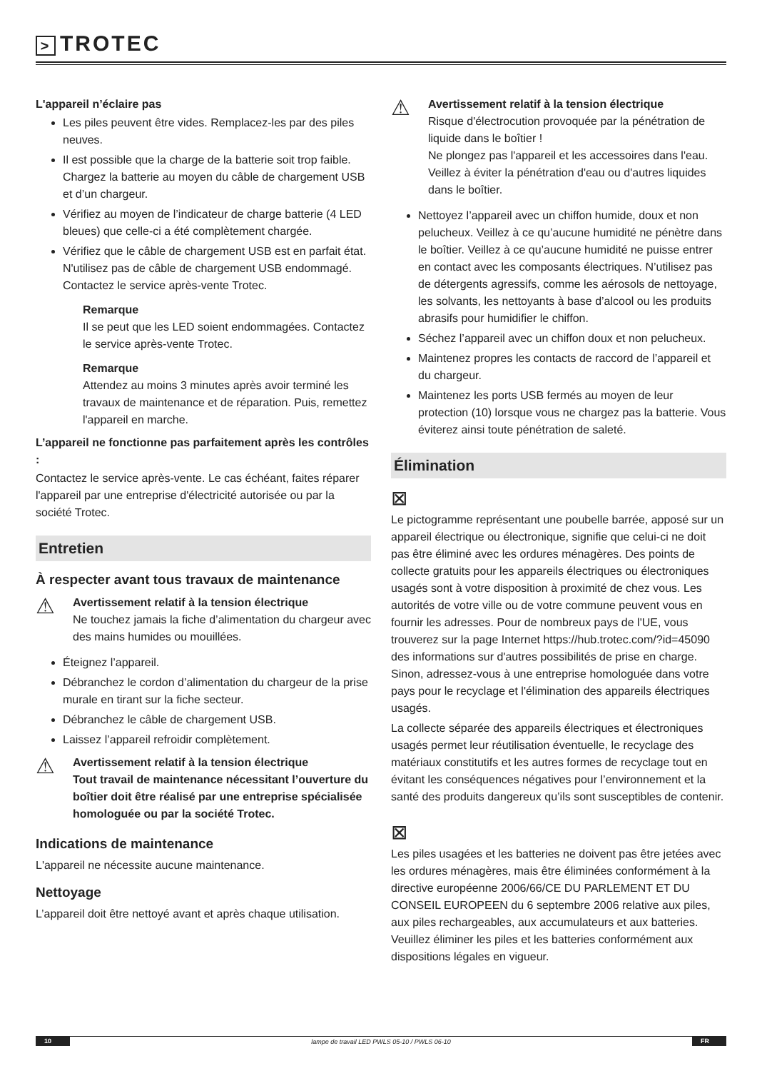> TROTEC
L'appareil n’éclaire pas
Les piles peuvent être vides. Remplacez-les par des piles neuves.
Il est possible que la charge de la batterie soit trop faible. Chargez la batterie au moyen du câble de chargement USB et d’un chargeur.
Vérifiez au moyen de l’indicateur de charge batterie (4 LED bleues) que celle-ci a été complètement chargée.
Vérifiez que le câble de chargement USB est en parfait état. N'utilisez pas de câble de chargement USB endommagé. Contactez le service après-vente Trotec.
Remarque
Il se peut que les LED soient endommagées. Contactez le service après-vente Trotec.
Remarque
Attendez au moins 3 minutes après avoir terminé les travaux de maintenance et de réparation. Puis, remettez l'appareil en marche.
L’appareil ne fonctionne pas parfaitement après les contrôles :
Contactez le service après-vente. Le cas échéant, faites réparer l'appareil par une entreprise d'électricité autorisée ou par la société Trotec.
Entretien
À respecter avant tous travaux de maintenance
⚠
Avertissement relatif à la tension électrique
Ne touchez jamais la fiche d’alimentation du chargeur avec des mains humides ou mouillées.
Éteignez l’appareil.
Débranchez le cordon d’alimentation du chargeur de la prise murale en tirant sur la fiche secteur.
Débranchez le câble de chargement USB.
Laissez l’appareil refroidir complètement.
⚠
Avertissement relatif à la tension électrique
Tout travail de maintenance nécessitant l’ouverture du boîtier doit être réalisé par une entreprise spécialisée homologuée ou par la société Trotec.
Indications de maintenance
L'appareil ne nécessite aucune maintenance.
Nettoyage
L’appareil doit être nettoyé avant et après chaque utilisation.
⚠
Avertissement relatif à la tension électrique
Risque d'électrocution provoquée par la pénétration de liquide dans le boîtier !
Ne plongez pas l'appareil et les accessoires dans l'eau. Veillez à éviter la pénétration d'eau ou d'autres liquides dans le boîtier.
Nettoyez l’appareil avec un chiffon humide, doux et non pelucheux. Veillez à ce qu’aucune humidité ne pénètre dans le boîtier. Veillez à ce qu’aucune humidité ne puisse entrer en contact avec les composants électriques. N’utilisez pas de détergents agressifs, comme les aérosols de nettoyage, les solvants, les nettoyants à base d’alcool ou les produits abrasifs pour humidifier le chiffon.
Séchez l’appareil avec un chiffon doux et non pelucheux.
Maintenez propres les contacts de raccord de l’appareil et du chargeur.
Maintenez les ports USB fermés au moyen de leur protection (10) lorsque vous ne chargez pas la batterie. Vous éviterez ainsi toute pénétration de saleté.
Élimination
⊠
Le pictogramme représentant une poubelle barrée, apposé sur un appareil électrique ou électronique, signifie que celui-ci ne doit pas être éliminé avec les ordures ménagères. Des points de collecte gratuits pour les appareils électriques ou électroniques usagés sont à votre disposition à proximité de chez vous. Les autorités de votre ville ou de votre commune peuvent vous en fournir les adresses. Pour de nombreux pays de l'UE, vous trouverez sur la page Internet https://hub.trotec.com/?id=45090 des informations sur d'autres possibilités de prise en charge. Sinon, adressez-vous à une entreprise homologuée dans votre pays pour le recyclage et l'élimination des appareils électriques usagés.
La collecte séparée des appareils électriques et électroniques usagés permet leur réutilisation éventuelle, le recyclage des matériaux constitutifs et les autres formes de recyclage tout en évitant les conséquences négatives pour l’environnement et la santé des produits dangereux qu’ils sont susceptibles de contenir.
⊠
Les piles usagées et les batteries ne doivent pas être jetées avec les ordures ménagères, mais être éliminées conformément à la directive européenne 2006/66/CE DU PARLEMENT ET DU CONSEIL EUROPEEN du 6 septembre 2006 relative aux piles, aux piles rechargeables, aux accumulateurs et aux batteries. Veuillez éliminer les piles et les batteries conformément aux dispositions légales en vigueur.
10 lampe de travail LED PWLS 05-10 / PWLS 06-10 FR